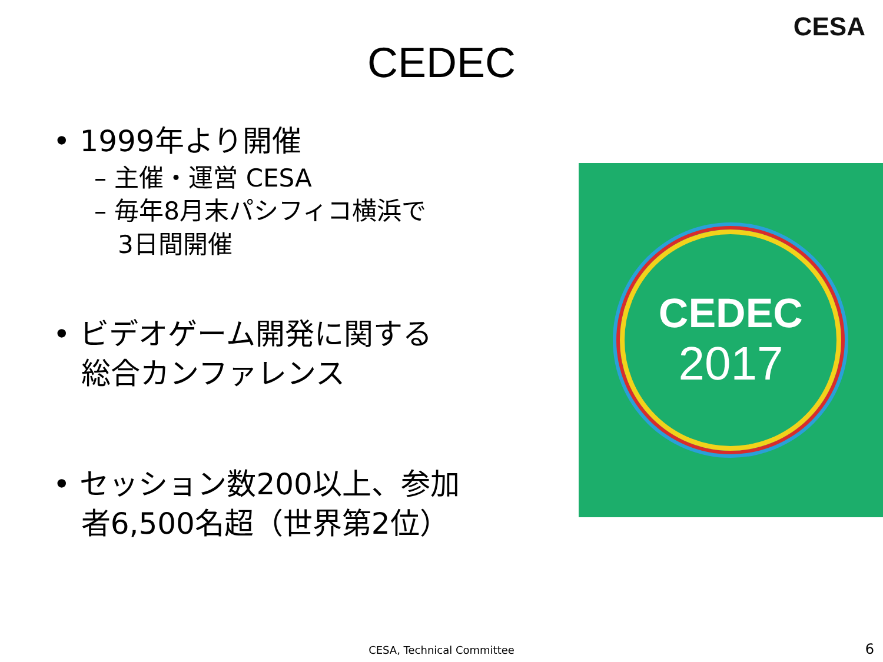CESA
CEDEC
• 1999年より開催
– 主催・運営 CESA
– 毎年8月末パシフィコ横浜で
3日間開催
• ビデオゲーム開発に関する
総合カンファレンス
• セッション数200以上、参加
者6,500名超（世界第2位）
CEDEC
2017
CESA, Technical Committee 6